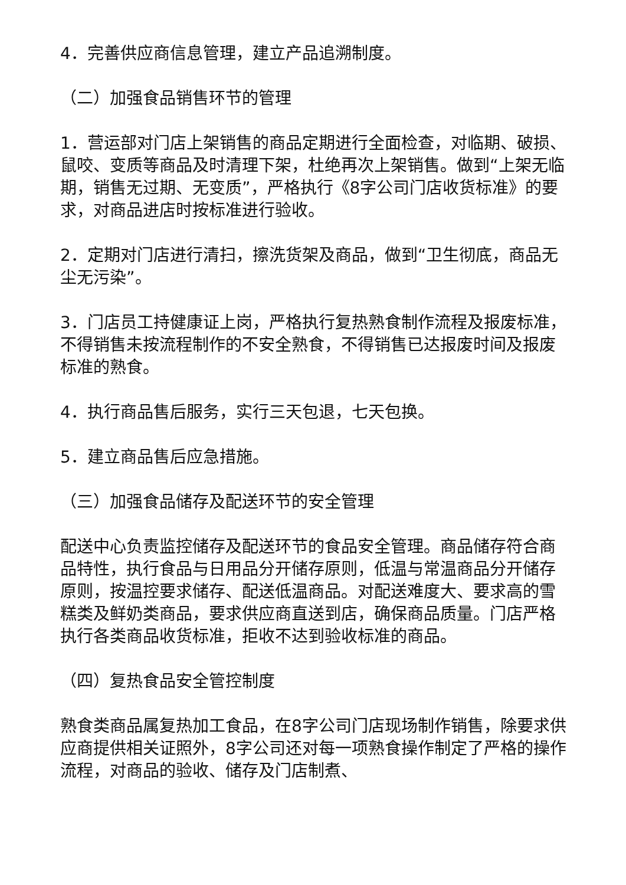4．完善供应商信息管理，建立产品追溯制度。
（二）加强食品销售环节的管理
1．营运部对门店上架销售的商品定期进行全面检查，对临期、破损、鼠咬、变质等商品及时清理下架，杜绝再次上架销售。做到“上架无临期，销售无过期、无变质”，严格执行《8字公司门店收货标准》的要求，对商品进店时按标准进行验收。
2．定期对门店进行清扫，擦洗货架及商品，做到“卫生彻底，商品无尘无污染”。
3．门店员工持健康证上岗，严格执行复热熟食制作流程及报废标准，不得销售未按流程制作的不安全熟食，不得销售已达报废时间及报废标准的熟食。
4．执行商品售后服务，实行三天包退，七天包换。
5．建立商品售后应急措施。
（三）加强食品储存及配送环节的安全管理
配送中心负责监控储存及配送环节的食品安全管理。商品储存符合商品特性，执行食品与日用品分开储存原则，低温与常温商品分开储存原则，按温控要求储存、配送低温商品。对配送难度大、要求高的雪糕类及鲜奶类商品，要求供应商直送到店，确保商品质量。门店严格执行各类商品收货标准，拒收不达到验收标准的商品。
（四）复热食品安全管控制度
熟食类商品属复热加工食品，在8字公司门店现场制作销售，除要求供应商提供相关证照外，8字公司还对每一项熟食操作制定了严格的操作流程，对商品的验收、储存及门店制煮、